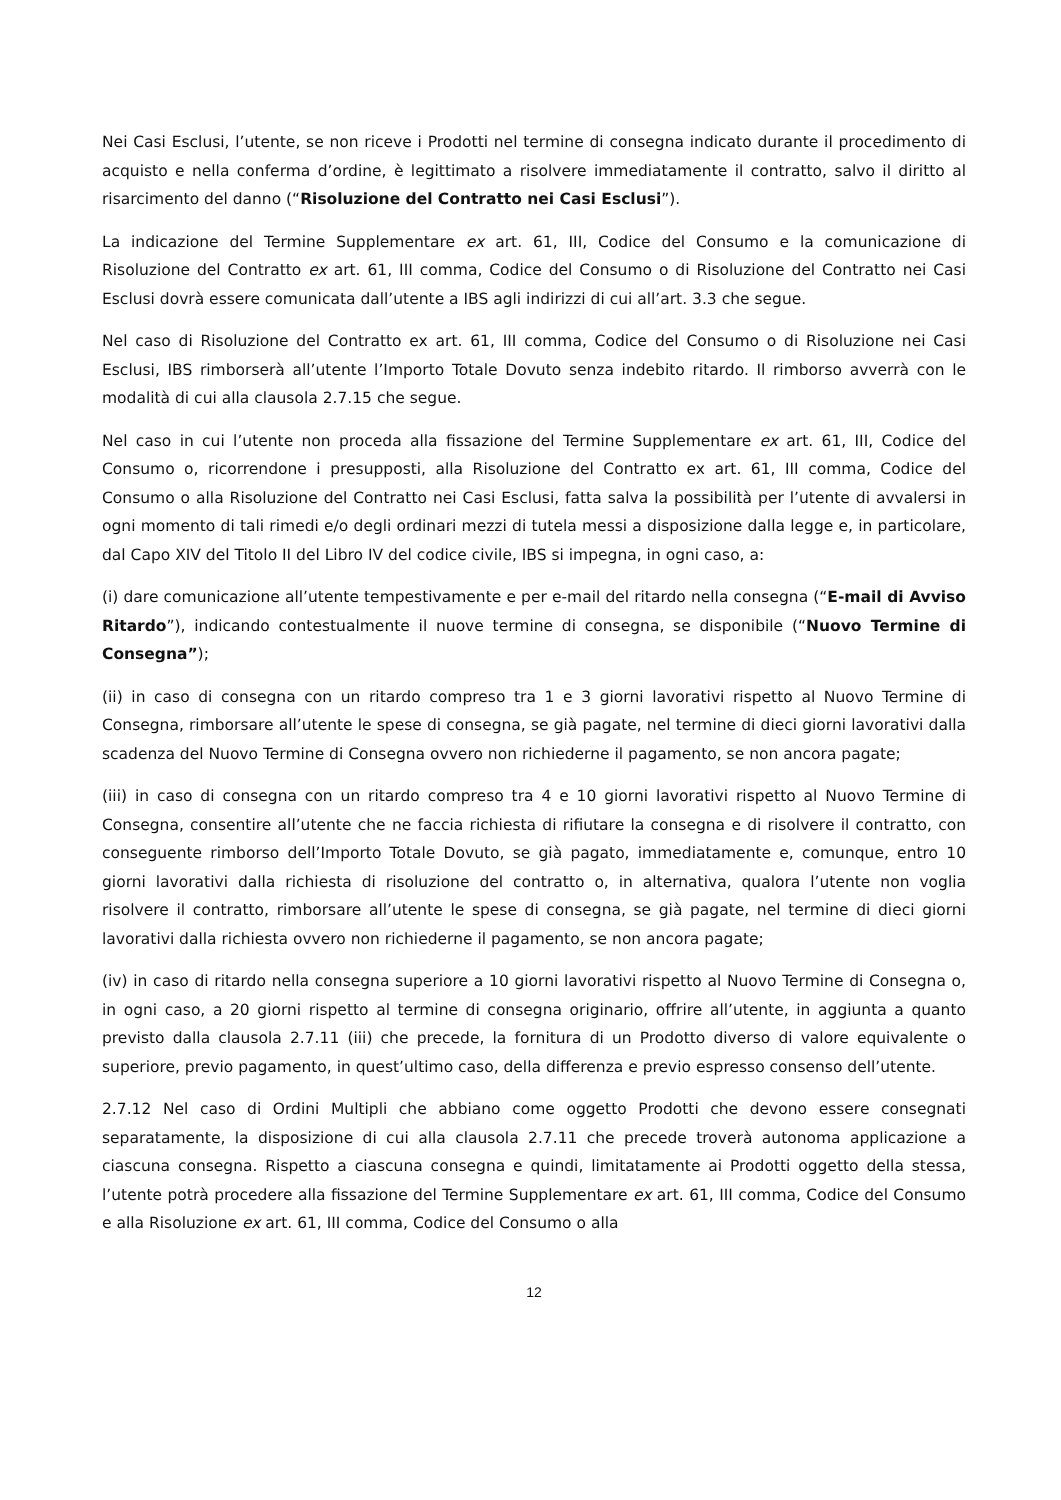Nei Casi Esclusi, l’utente, se non riceve i Prodotti nel termine di consegna indicato durante il procedimento di acquisto e nella conferma d’ordine, è legittimato a risolvere immediatamente il contratto, salvo il diritto al risarcimento del danno (“Risoluzione del Contratto nei Casi Esclusi”).
La indicazione del Termine Supplementare ex art. 61, III, Codice del Consumo e la comunicazione di Risoluzione del Contratto ex art. 61, III comma, Codice del Consumo o di Risoluzione del Contratto nei Casi Esclusi dovrà essere comunicata dall’utente a IBS agli indirizzi di cui all’art. 3.3 che segue.
Nel caso di Risoluzione del Contratto ex art. 61, III comma, Codice del Consumo o di Risoluzione nei Casi Esclusi, IBS rimborserà all’utente l’Importo Totale Dovuto senza indebito ritardo. Il rimborso avverrà con le modalità di cui alla clausola 2.7.15 che segue.
Nel caso in cui l’utente non proceda alla fissazione del Termine Supplementare ex art. 61, III, Codice del Consumo o, ricorrendone i presupposti, alla Risoluzione del Contratto ex art. 61, III comma, Codice del Consumo o alla Risoluzione del Contratto nei Casi Esclusi, fatta salva la possibilità per l’utente di avvalersi in ogni momento di tali rimedi e/o degli ordinari mezzi di tutela messi a disposizione dalla legge e, in particolare, dal Capo XIV del Titolo II del Libro IV del codice civile, IBS si impegna, in ogni caso, a:
(i) dare comunicazione all’utente tempestivamente e per e-mail del ritardo nella consegna (“E-mail di Avviso Ritardo”), indicando contestualmente il nuove termine di consegna, se disponibile (“Nuovo Termine di Consegna”);
(ii) in caso di consegna con un ritardo compreso tra 1 e 3 giorni lavorativi rispetto al Nuovo Termine di Consegna, rimborsare all’utente le spese di consegna, se già pagate, nel termine di dieci giorni lavorativi dalla scadenza del Nuovo Termine di Consegna ovvero non richiederne il pagamento, se non ancora pagate;
(iii) in caso di consegna con un ritardo compreso tra 4 e 10 giorni lavorativi rispetto al Nuovo Termine di Consegna, consentire all’utente che ne faccia richiesta di rifiutare la consegna e di risolvere il contratto, con conseguente rimborso dell’Importo Totale Dovuto, se già pagato, immediatamente e, comunque, entro 10 giorni lavorativi dalla richiesta di risoluzione del contratto o, in alternativa, qualora l’utente non voglia risolvere il contratto, rimborsare all’utente le spese di consegna, se già pagate, nel termine di dieci giorni lavorativi dalla richiesta ovvero non richiederne il pagamento, se non ancora pagate;
(iv) in caso di ritardo nella consegna superiore a 10 giorni lavorativi rispetto al Nuovo Termine di Consegna o, in ogni caso, a 20 giorni rispetto al termine di consegna originario, offrire all’utente, in aggiunta a quanto previsto dalla clausola 2.7.11 (iii) che precede, la fornitura di un Prodotto diverso di valore equivalente o superiore, previo pagamento, in quest’ultimo caso, della differenza e previo espresso consenso dell’utente.
2.7.12 Nel caso di Ordini Multipli che abbiano come oggetto Prodotti che devono essere consegnati separatamente, la disposizione di cui alla clausola 2.7.11 che precede troverà autonoma applicazione a ciascuna consegna. Rispetto a ciascuna consegna e quindi, limitatamente ai Prodotti oggetto della stessa, l’utente potrà procedere alla fissazione del Termine Supplementare ex art. 61, III comma, Codice del Consumo e alla Risoluzione ex art. 61, III comma, Codice del Consumo o alla
12